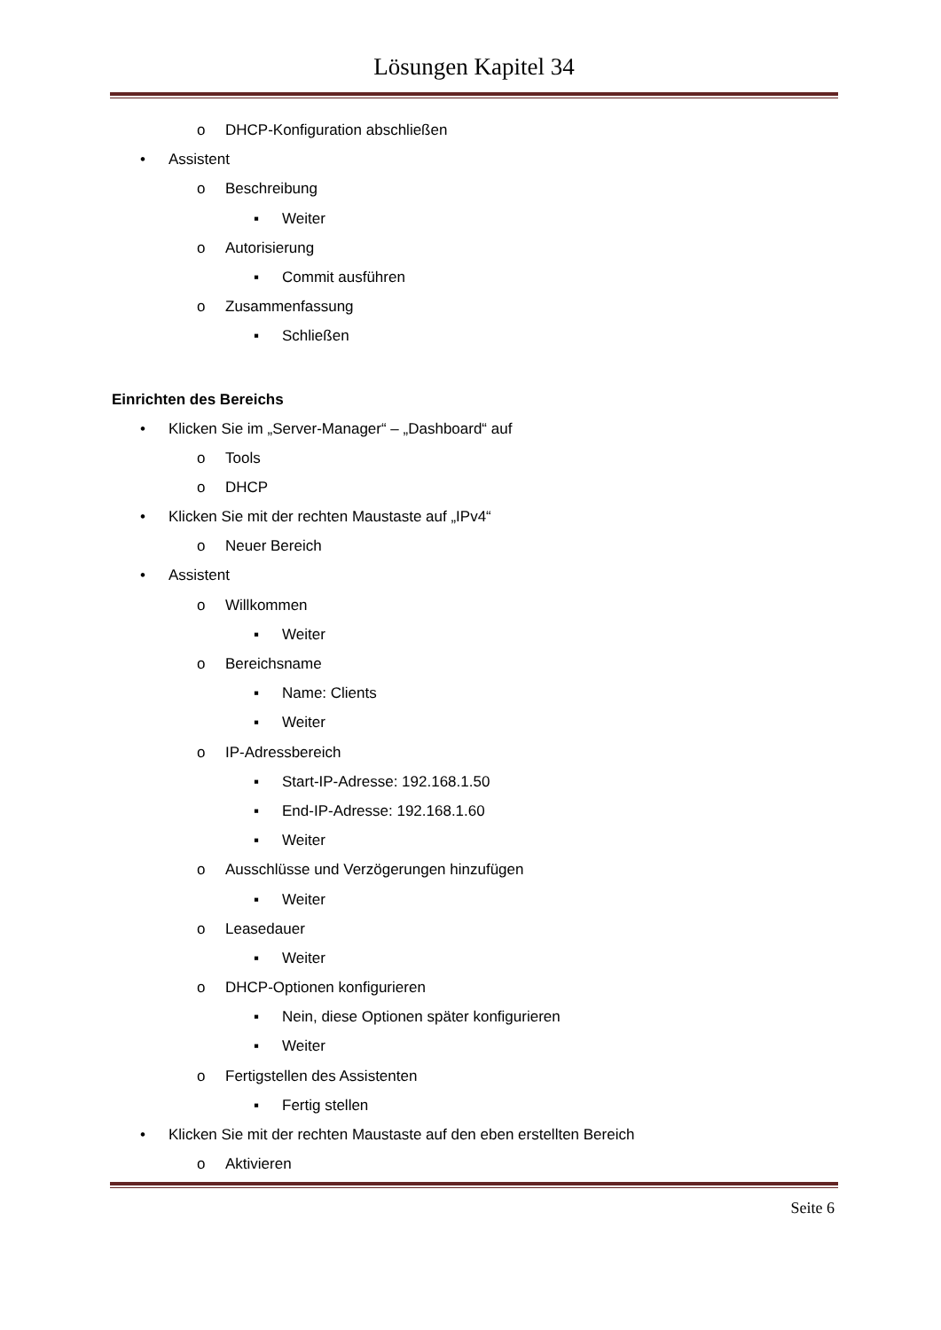Lösungen Kapitel 34
o DHCP-Konfiguration abschließen
• Assistent
o Beschreibung
▪ Weiter
o Autorisierung
▪ Commit ausführen
o Zusammenfassung
▪ Schließen
Einrichten des Bereichs
• Klicken Sie im „Server-Manager“ – „Dashboard“ auf
o Tools
o DHCP
• Klicken Sie mit der rechten Maustaste auf „IPv4“
o Neuer Bereich
• Assistent
o Willkommen
▪ Weiter
o Bereichsname
▪ Name: Clients
▪ Weiter
o IP-Adressbereich
▪ Start-IP-Adresse: 192.168.1.50
▪ End-IP-Adresse: 192.168.1.60
▪ Weiter
o Ausschlüsse und Verzögerungen hinzufügen
▪ Weiter
o Leasedauer
▪ Weiter
o DHCP-Optionen konfigurieren
▪ Nein, diese Optionen später konfigurieren
▪ Weiter
o Fertigstellen des Assistenten
▪ Fertig stellen
• Klicken Sie mit der rechten Maustaste auf den eben erstellten Bereich
o Aktivieren
Seite 6